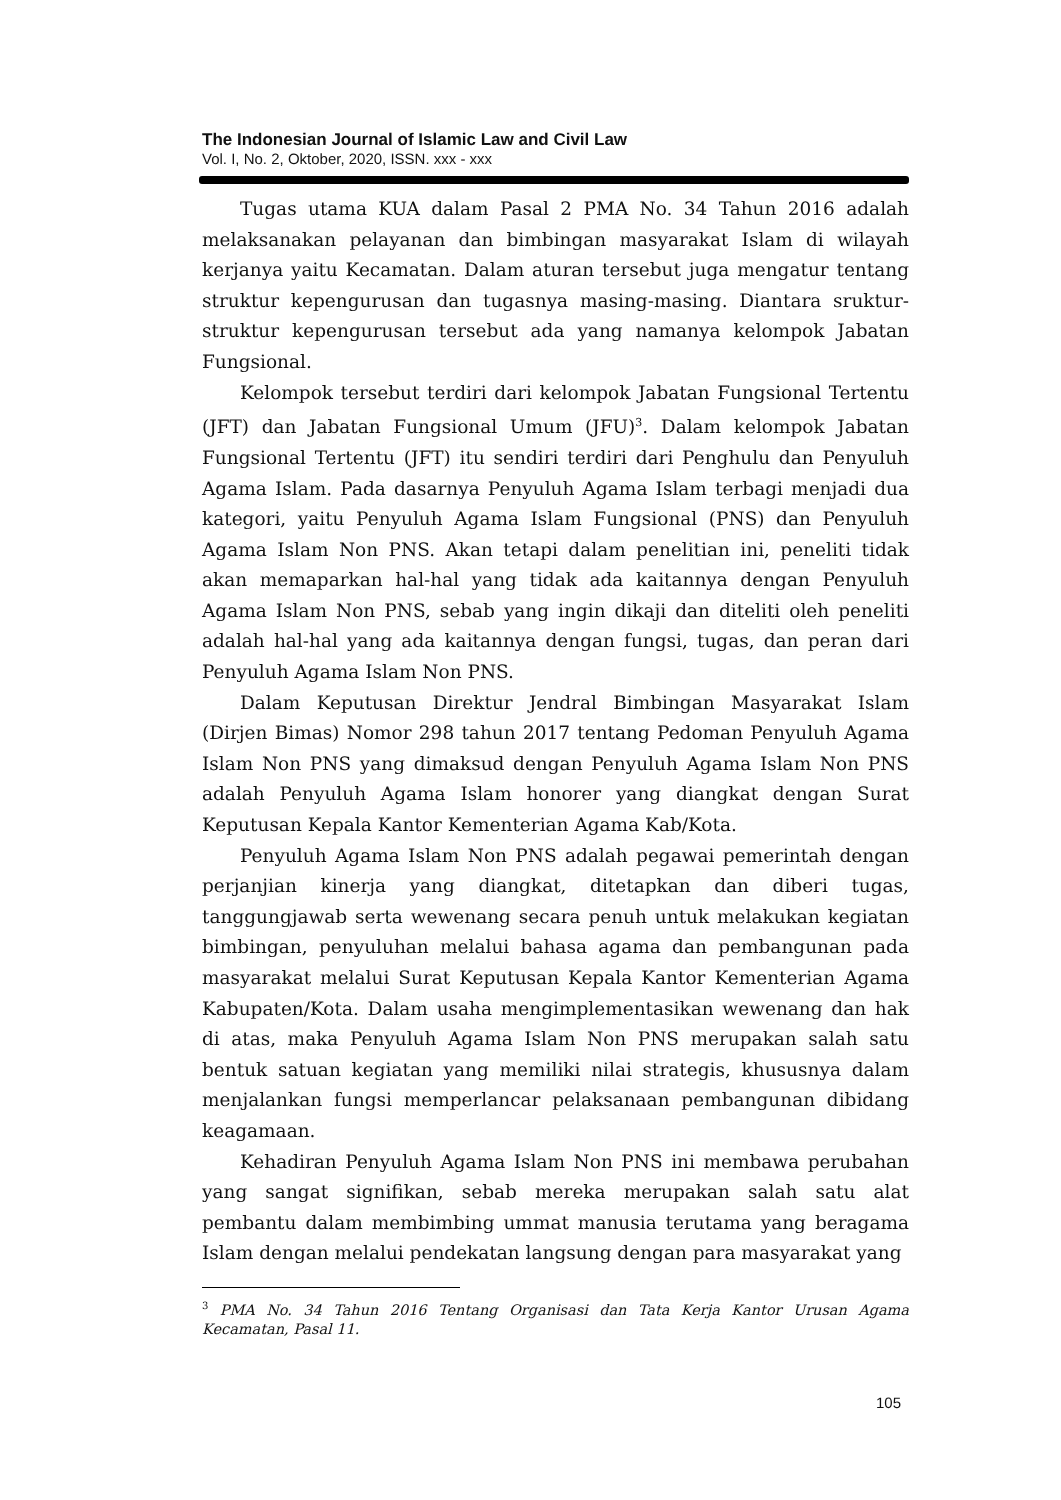The Indonesian Journal of Islamic Law and Civil Law
Vol. I, No. 2, Oktober, 2020, ISSN. xxx - xxx
Tugas utama KUA dalam Pasal 2 PMA No. 34 Tahun 2016 adalah melaksanakan pelayanan dan bimbingan masyarakat Islam di wilayah kerjanya yaitu Kecamatan. Dalam aturan tersebut juga mengatur tentang struktur kepengurusan dan tugasnya masing-masing. Diantara sruktur-struktur kepengurusan tersebut ada yang namanya kelompok Jabatan Fungsional.
Kelompok tersebut terdiri dari kelompok Jabatan Fungsional Tertentu (JFT) dan Jabatan Fungsional Umum (JFU)<sup>3</sup>. Dalam kelompok Jabatan Fungsional Tertentu (JFT) itu sendiri terdiri dari Penghulu dan Penyuluh Agama Islam. Pada dasarnya Penyuluh Agama Islam terbagi menjadi dua kategori, yaitu Penyuluh Agama Islam Fungsional (PNS) dan Penyuluh Agama Islam Non PNS. Akan tetapi dalam penelitian ini, peneliti tidak akan memaparkan hal-hal yang tidak ada kaitannya dengan Penyuluh Agama Islam Non PNS, sebab yang ingin dikaji dan diteliti oleh peneliti adalah hal-hal yang ada kaitannya dengan fungsi, tugas, dan peran dari Penyuluh Agama Islam Non PNS.
Dalam Keputusan Direktur Jendral Bimbingan Masyarakat Islam (Dirjen Bimas) Nomor 298 tahun 2017 tentang Pedoman Penyuluh Agama Islam Non PNS yang dimaksud dengan Penyuluh Agama Islam Non PNS adalah Penyuluh Agama Islam honorer yang diangkat dengan Surat Keputusan Kepala Kantor Kementerian Agama Kab/Kota.
Penyuluh Agama Islam Non PNS adalah pegawai pemerintah dengan perjanjian kinerja yang diangkat, ditetapkan dan diberi tugas, tanggungjawab serta wewenang secara penuh untuk melakukan kegiatan bimbingan, penyuluhan melalui bahasa agama dan pembangunan pada masyarakat melalui Surat Keputusan Kepala Kantor Kementerian Agama Kabupaten/Kota. Dalam usaha mengimplementasikan wewenang dan hak di atas, maka Penyuluh Agama Islam Non PNS merupakan salah satu bentuk satuan kegiatan yang memiliki nilai strategis, khususnya dalam menjalankan fungsi memperlancar pelaksanaan pembangunan dibidang keagamaan.
Kehadiran Penyuluh Agama Islam Non PNS ini membawa perubahan yang sangat signifikan, sebab mereka merupakan salah satu alat pembantu dalam membimbing ummat manusia terutama yang beragama Islam dengan melalui pendekatan langsung dengan para masyarakat yang
<sup>3</sup> PMA No. 34 Tahun 2016 Tentang Organisasi dan Tata Kerja Kantor Urusan Agama Kecamatan, Pasal 11.
105